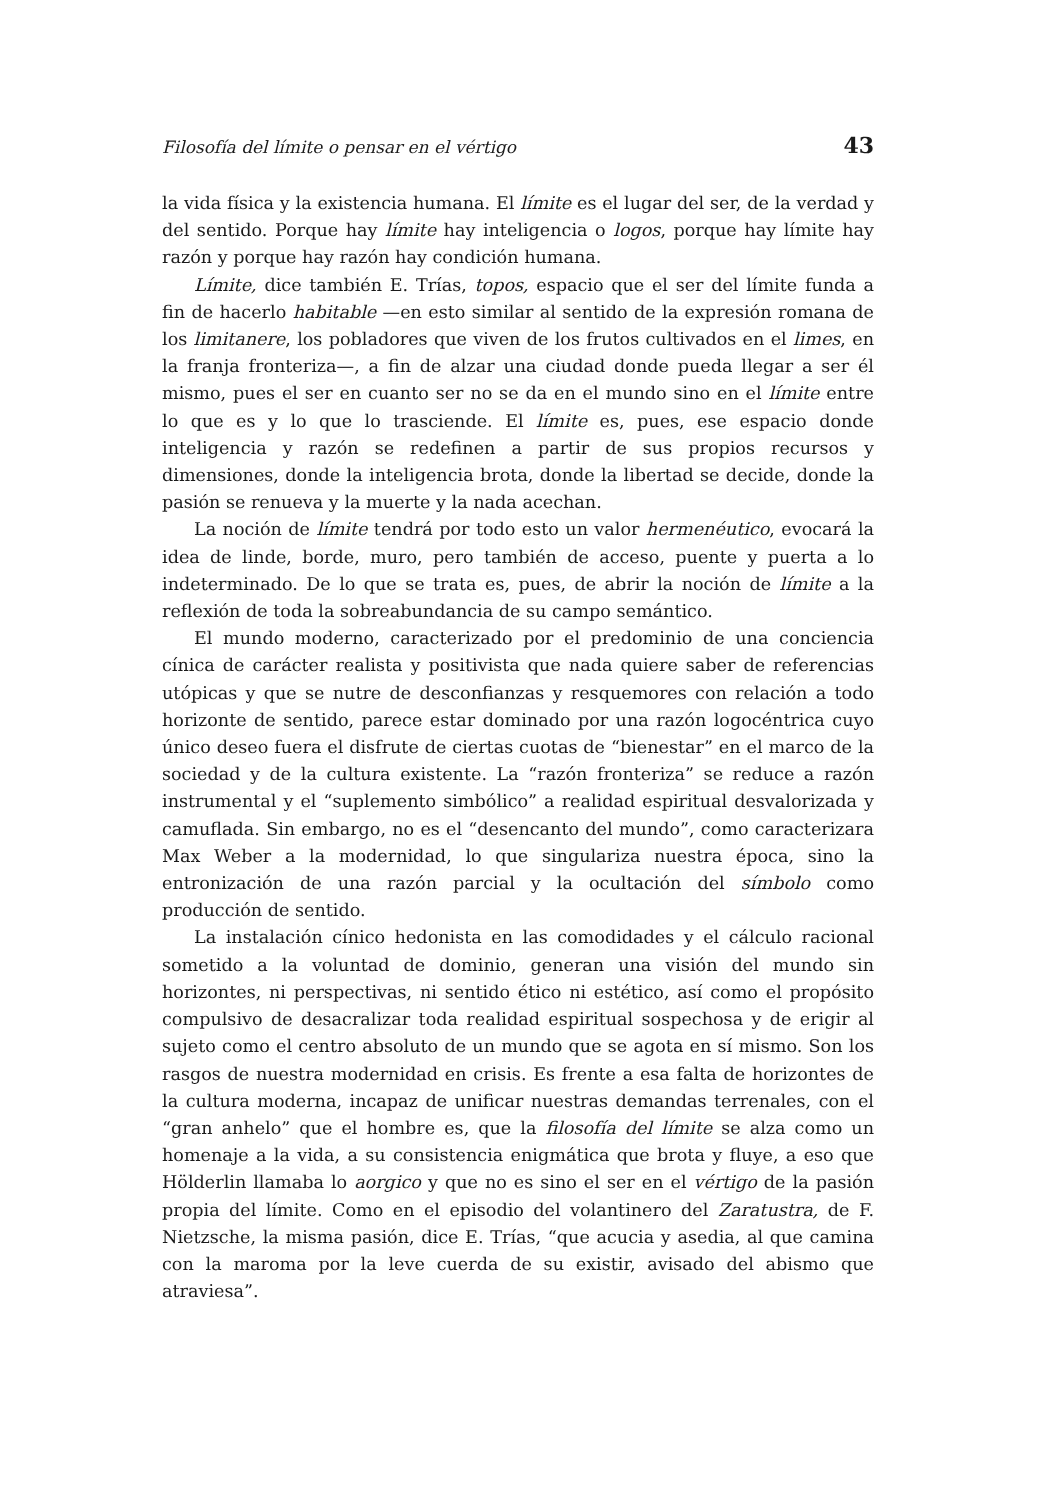Filosofía del límite o pensar en el vértigo 43
la vida física y la existencia humana. El límite es el lugar del ser, de la verdad y del sentido. Porque hay límite hay inteligencia o logos, porque hay límite hay razón y porque hay razón hay condición humana.
Límite, dice también E. Trías, topos, espacio que el ser del límite funda a fin de hacerlo habitable —en esto similar al sentido de la expresión romana de los limitanere, los pobladores que viven de los frutos cultivados en el limes, en la franja fronteriza—, a fin de alzar una ciudad donde pueda llegar a ser él mismo, pues el ser en cuanto ser no se da en el mundo sino en el límite entre lo que es y lo que lo trasciende. El límite es, pues, ese espacio donde inteligencia y razón se redefinen a partir de sus propios recursos y dimensiones, donde la inteligencia brota, donde la libertad se decide, donde la pasión se renueva y la muerte y la nada acechan.
La noción de límite tendrá por todo esto un valor hermenéutico, evocará la idea de linde, borde, muro, pero también de acceso, puente y puerta a lo indeterminado. De lo que se trata es, pues, de abrir la noción de límite a la reflexión de toda la sobreabundancia de su campo semántico.
El mundo moderno, caracterizado por el predominio de una conciencia cínica de carácter realista y positivista que nada quiere saber de referencias utópicas y que se nutre de desconfianzas y resquemores con relación a todo horizonte de sentido, parece estar dominado por una razón logocéntrica cuyo único deseo fuera el disfrute de ciertas cuotas de “bienestar” en el marco de la sociedad y de la cultura existente. La “razón fronteriza” se reduce a razón instrumental y el “suplemento simbólico” a realidad espiritual desvalorizada y camuflada. Sin embargo, no es el “desencanto del mundo”, como caracterizara Max Weber a la modernidad, lo que singulariza nuestra época, sino la entronización de una razón parcial y la ocultación del símbolo como producción de sentido.
La instalación cínico hedonista en las comodidades y el cálculo racional sometido a la voluntad de dominio, generan una visión del mundo sin horizontes, ni perspectivas, ni sentido ético ni estético, así como el propósito compulsivo de desacralizar toda realidad espiritual sospechosa y de erigir al sujeto como el centro absoluto de un mundo que se agota en sí mismo. Son los rasgos de nuestra modernidad en crisis. Es frente a esa falta de horizontes de la cultura moderna, incapaz de unificar nuestras demandas terrenales, con el “gran anhelo” que el hombre es, que la filosofía del límite se alza como un homenaje a la vida, a su consistencia enigmática que brota y fluye, a eso que Hölderlin llamaba lo aorgico y que no es sino el ser en el vértigo de la pasión propia del límite. Como en el episodio del volantinero del Zaratustra, de F. Nietzsche, la misma pasión, dice E. Trías, “que acucia y asedia, al que camina con la maroma por la leve cuerda de su existir, avisado del abismo que atraviesa”.